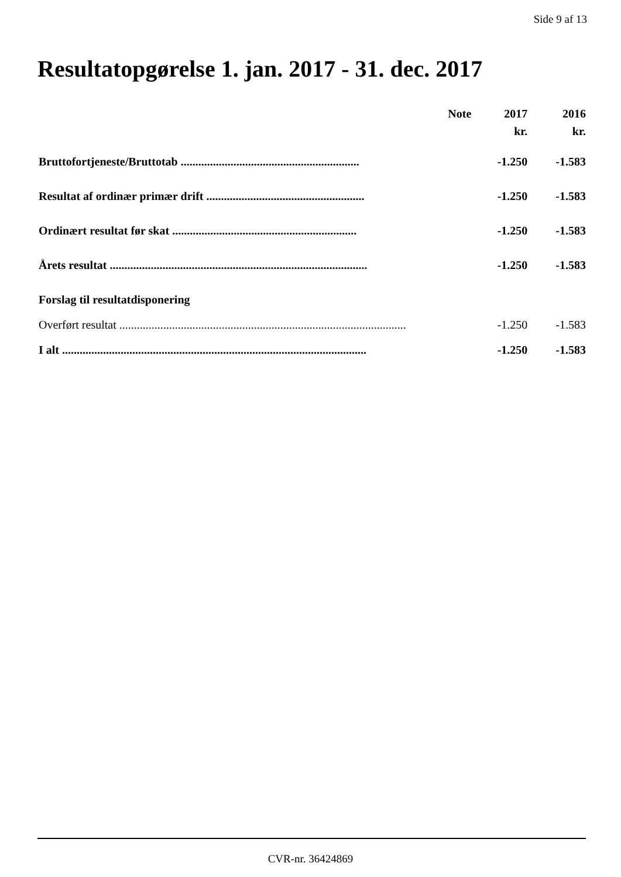Side 9 af 13
Resultatopgørelse 1. jan. 2017 - 31. dec. 2017
| | Note | 2017 | 2016 |
| --- | --- | --- | --- |
| | | kr. | kr. |
| Bruttofortjeneste/Bruttotab ............................................................. | | -1.250 | -1.583 |
| Resultat af ordinær primær drift ...................................................... | | -1.250 | -1.583 |
| Ordinært resultat før skat ............................................................... | | -1.250 | -1.583 |
| Årets resultat ........................................................................................ | | -1.250 | -1.583 |
| Forslag til resultatdisponering | | | |
| Overført resultat .................................................................................................. | | -1.250 | -1.583 |
| I alt ........................................................................................................ | | -1.250 | -1.583 |
CVR-nr. 36424869